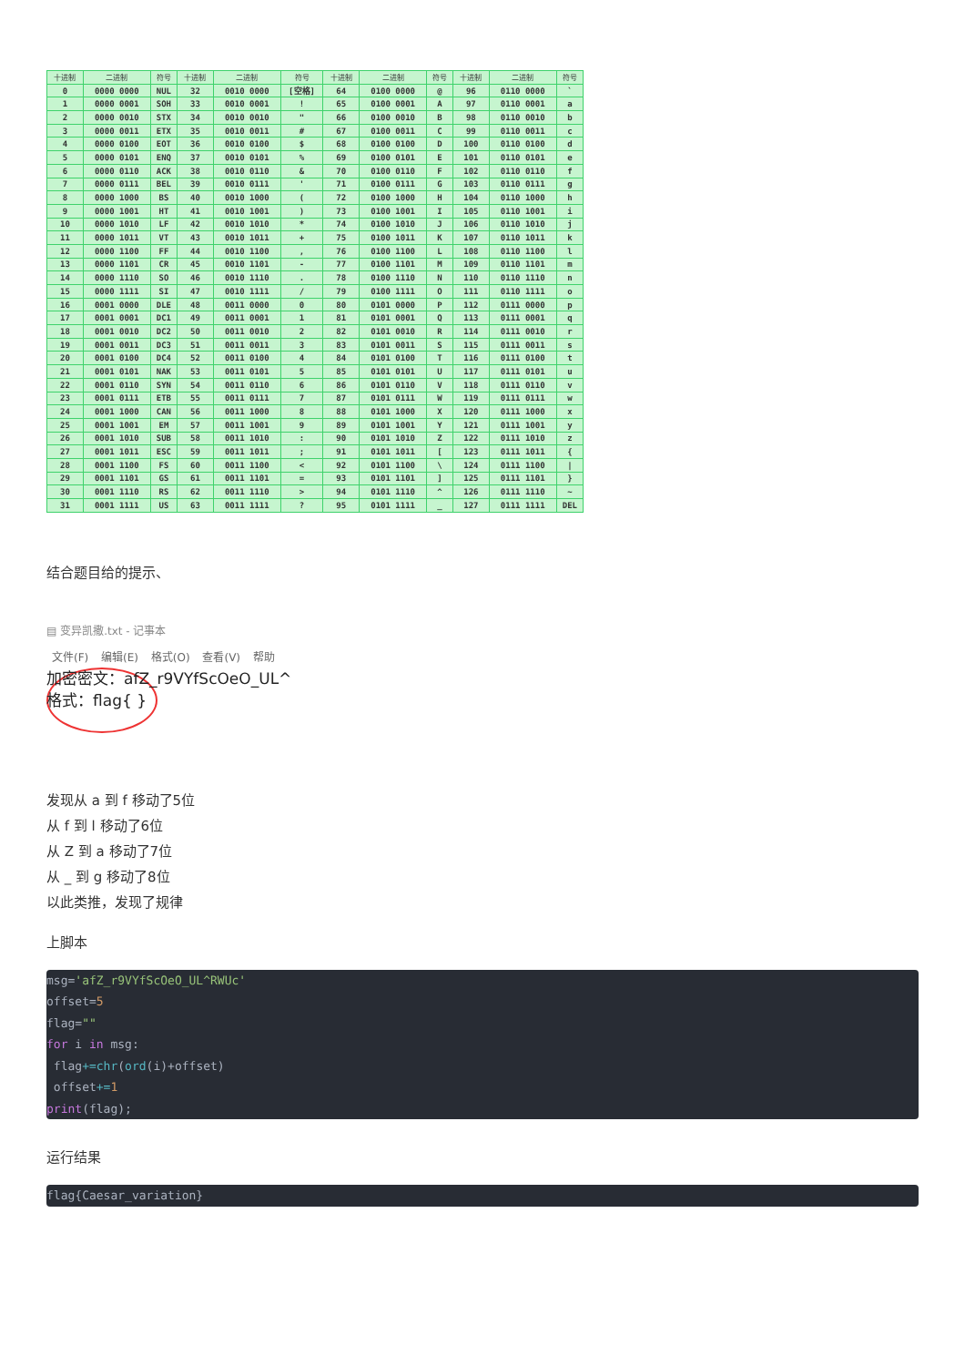| 十进制 | 二进制 | 符号 | 十进制 | 二进制 | 符号 | 十进制 | 二进制 | 符号 | 十进制 | 二进制 | 符号 |
| --- | --- | --- | --- | --- | --- | --- | --- | --- | --- | --- | --- |
| 0 | 0000 0000 | NUL | 32 | 0010 0000 | [空格] | 64 | 0100 0000 | @ | 96 | 0110 0000 | ` |
| 1 | 0000 0001 | SOH | 33 | 0010 0001 | ! | 65 | 0100 0001 | A | 97 | 0110 0001 | a |
| 2 | 0000 0010 | STX | 34 | 0010 0010 | " | 66 | 0100 0010 | B | 98 | 0110 0010 | b |
| 3 | 0000 0011 | ETX | 35 | 0010 0011 | # | 67 | 0100 0011 | C | 99 | 0110 0011 | c |
| 4 | 0000 0100 | EOT | 36 | 0010 0100 | $ | 68 | 0100 0100 | D | 100 | 0110 0100 | d |
| 5 | 0000 0101 | ENQ | 37 | 0010 0101 | % | 69 | 0100 0101 | E | 101 | 0110 0101 | e |
| 6 | 0000 0110 | ACK | 38 | 0010 0110 | & | 70 | 0100 0110 | F | 102 | 0110 0110 | f |
| 7 | 0000 0111 | BEL | 39 | 0010 0111 | ' | 71 | 0100 0111 | G | 103 | 0110 0111 | g |
| 8 | 0000 1000 | BS | 40 | 0010 1000 | ( | 72 | 0100 1000 | H | 104 | 0110 1000 | h |
| 9 | 0000 1001 | HT | 41 | 0010 1001 | ) | 73 | 0100 1001 | I | 105 | 0110 1001 | i |
| 10 | 0000 1010 | LF | 42 | 0010 1010 | * | 74 | 0100 1010 | J | 106 | 0110 1010 | j |
| 11 | 0000 1011 | VT | 43 | 0010 1011 | + | 75 | 0100 1011 | K | 107 | 0110 1011 | k |
| 12 | 0000 1100 | FF | 44 | 0010 1100 | , | 76 | 0100 1100 | L | 108 | 0110 1100 | l |
| 13 | 0000 1101 | CR | 45 | 0010 1101 | - | 77 | 0100 1101 | M | 109 | 0110 1101 | m |
| 14 | 0000 1110 | SO | 46 | 0010 1110 | . | 78 | 0100 1110 | N | 110 | 0110 1110 | n |
| 15 | 0000 1111 | SI | 47 | 0010 1111 | / | 79 | 0100 1111 | O | 111 | 0110 1111 | o |
| 16 | 0001 0000 | DLE | 48 | 0011 0000 | 0 | 80 | 0101 0000 | P | 112 | 0111 0000 | p |
| 17 | 0001 0001 | DC1 | 49 | 0011 0001 | 1 | 81 | 0101 0001 | Q | 113 | 0111 0001 | q |
| 18 | 0001 0010 | DC2 | 50 | 0011 0010 | 2 | 82 | 0101 0010 | R | 114 | 0111 0010 | r |
| 19 | 0001 0011 | DC3 | 51 | 0011 0011 | 3 | 83 | 0101 0011 | S | 115 | 0111 0011 | s |
| 20 | 0001 0100 | DC4 | 52 | 0011 0100 | 4 | 84 | 0101 0100 | T | 116 | 0111 0100 | t |
| 21 | 0001 0101 | NAK | 53 | 0011 0101 | 5 | 85 | 0101 0101 | U | 117 | 0111 0101 | u |
| 22 | 0001 0110 | SYN | 54 | 0011 0110 | 6 | 86 | 0101 0110 | V | 118 | 0111 0110 | v |
| 23 | 0001 0111 | ETB | 55 | 0011 0111 | 7 | 87 | 0101 0111 | W | 119 | 0111 0111 | w |
| 24 | 0001 1000 | CAN | 56 | 0011 1000 | 8 | 88 | 0101 1000 | X | 120 | 0111 1000 | x |
| 25 | 0001 1001 | EM | 57 | 0011 1001 | 9 | 89 | 0101 1001 | Y | 121 | 0111 1001 | y |
| 26 | 0001 1010 | SUB | 58 | 0011 1010 | : | 90 | 0101 1010 | Z | 122 | 0111 1010 | z |
| 27 | 0001 1011 | ESC | 59 | 0011 1011 | ; | 91 | 0101 1011 | [ | 123 | 0111 1011 | { |
| 28 | 0001 1100 | FS | 60 | 0011 1100 | < | 92 | 0101 1100 | \ | 124 | 0111 1100 | / |
| 29 | 0001 1101 | GS | 61 | 0011 1101 | = | 93 | 0101 1101 | ] | 125 | 0111 1101 | } |
| 30 | 0001 1110 | RS | 62 | 0011 1110 | > | 94 | 0101 1110 | ^ | 126 | 0111 1110 | ~ |
| 31 | 0001 1111 | US | 63 | 0011 1111 | ? | 95 | 0101 1111 | _ | 127 | 0111 1111 | DEL |
结合题目给的提示、
▤ 变异凯撒.txt - 记事本
文件(F) 编辑(E) 格式(O) 查看(V) 帮助
加密密文：afZ_r9VYfScOeO_UL^
格式：flag{ }
发现从 a 到 f 移动了5位
从 f 到 l 移动了6位
从 Z 到 a 移动了7位
从 _ 到 g 移动了8位
以此类推，发现了规律
上脚本
msg='afZ_r9VYfScOeO_UL^RWUc'
offset=5
flag=""
for i in msg:
 flag+=chr(ord(i)+offset)
 offset+=1
print(flag);
运行结果
flag{Caesar_variation}